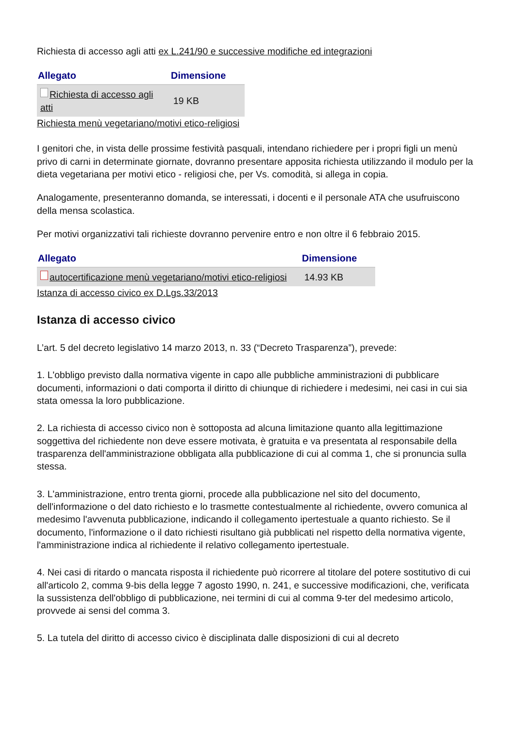Richiesta di accesso agli atti ex L.241/90 e successive modifiche ed integrazioni
| Allegato | Dimensione |
| --- | --- |
| Richiesta di accesso agli atti | 19 KB |
Richiesta menù vegetariano/motivi etico-religiosi
I genitori che, in vista delle prossime festività pasquali, intendano richiedere per i propri figli un menù privo di carni in determinate giornate, dovranno presentare apposita richiesta utilizzando il modulo per la dieta vegetariana per motivi etico - religiosi che, per Vs. comodità, si allega in copia.
Analogamente, presenteranno domanda, se interessati, i docenti e il personale ATA che usufruiscono della mensa scolastica.
Per motivi organizzativi tali richieste dovranno pervenire entro e non oltre il 6 febbraio 2015.
| Allegato | Dimensione |
| --- | --- |
| autocertificazione menù vegetariano/motivi etico-religiosi | 14.93 KB |
Istanza di accesso civico ex D.Lgs.33/2013
Istanza di accesso civico
L’art. 5 del decreto legislativo 14 marzo 2013, n. 33 (“Decreto Trasparenza”), prevede:
1. L'obbligo previsto dalla normativa vigente in capo alle pubbliche amministrazioni di pubblicare documenti, informazioni o dati comporta il diritto di chiunque di richiedere i medesimi, nei casi in cui sia stata omessa la loro pubblicazione.
2. La richiesta di accesso civico non è sottoposta ad alcuna limitazione quanto alla legittimazione soggettiva del richiedente non deve essere motivata, è gratuita e va presentata al responsabile della trasparenza dell'amministrazione obbligata alla pubblicazione di cui al comma 1, che si pronuncia sulla stessa.
3. L'amministrazione, entro trenta giorni, procede alla pubblicazione nel sito del documento, dell'informazione o del dato richiesto e lo trasmette contestualmente al richiedente, ovvero comunica al medesimo l'avvenuta pubblicazione, indicando il collegamento ipertestuale a quanto richiesto. Se il documento, l'informazione o il dato richiesti risultano già pubblicati nel rispetto della normativa vigente, l'amministrazione indica al richiedente il relativo collegamento ipertestuale.
4. Nei casi di ritardo o mancata risposta il richiedente può ricorrere al titolare del potere sostitutivo di cui all'articolo 2, comma 9-bis della legge 7 agosto 1990, n. 241, e successive modificazioni, che, verificata la sussistenza dell'obbligo di pubblicazione, nei termini di cui al comma 9-ter del medesimo articolo, provvede ai sensi del comma 3.
5. La tutela del diritto di accesso civico è disciplinata dalle disposizioni di cui al decreto